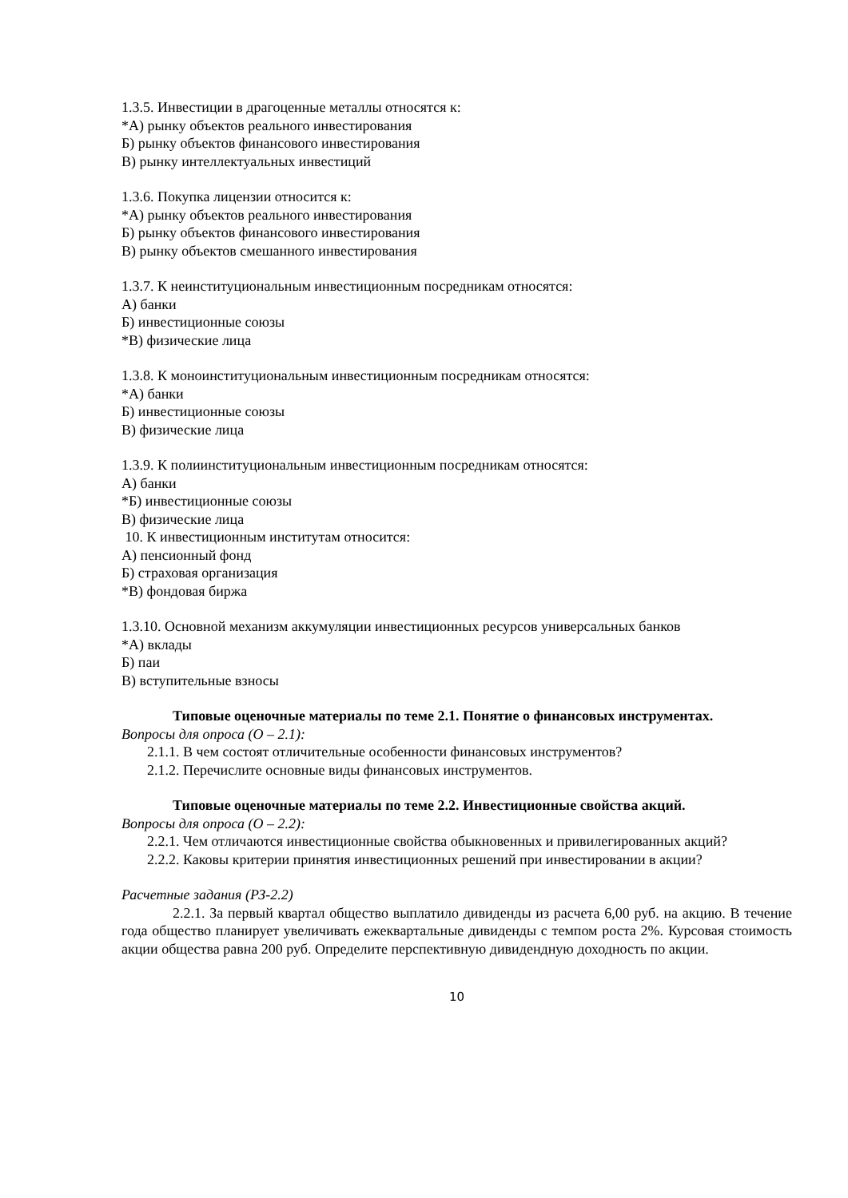1.3.5. Инвестиции в драгоценные металлы относятся к:
*А) рынку объектов реального инвестирования
Б) рынку объектов финансового инвестирования
В) рынку интеллектуальных инвестиций
1.3.6. Покупка лицензии относится к:
*А) рынку объектов реального инвестирования
Б) рынку объектов финансового инвестирования
В) рынку объектов смешанного инвестирования
1.3.7. К неинституциональным инвестиционным посредникам относятся:
А) банки
Б) инвестиционные союзы
*В) физические лица
1.3.8. К моноинституциональным инвестиционным посредникам относятся:
*А) банки
Б) инвестиционные союзы
В) физические лица
1.3.9. К полиинституциональным инвестиционным посредникам относятся:
А) банки
*Б) инвестиционные союзы
В) физические лица
10. К инвестиционным институтам относится:
А) пенсионный фонд
Б) страховая организация
*В) фондовая биржа
1.3.10. Основной механизм аккумуляции инвестиционных ресурсов универсальных банков
*А) вклады
Б) паи
В) вступительные взносы
Типовые оценочные материалы по теме 2.1. Понятие о финансовых инструментах.
Вопросы для опроса (О – 2.1):
2.1.1. В чем состоят отличительные особенности финансовых инструментов?
2.1.2. Перечислите основные виды финансовых инструментов.
Типовые оценочные материалы по теме 2.2. Инвестиционные свойства акций.
Вопросы для опроса (О – 2.2):
2.2.1. Чем отличаются инвестиционные свойства обыкновенных и привилегированных акций?
2.2.2. Каковы критерии принятия инвестиционных решений при инвестировании в акции?
Расчетные задания (РЗ-2.2)
2.2.1. За первый квартал общество выплатило дивиденды из расчета 6,00 руб. на акцию. В течение года общество планирует увеличивать ежеквартальные дивиденды с темпом роста 2%. Курсовая стоимость акции общества равна 200 руб. Определите перспективную дивидендную доходность по акции.
10